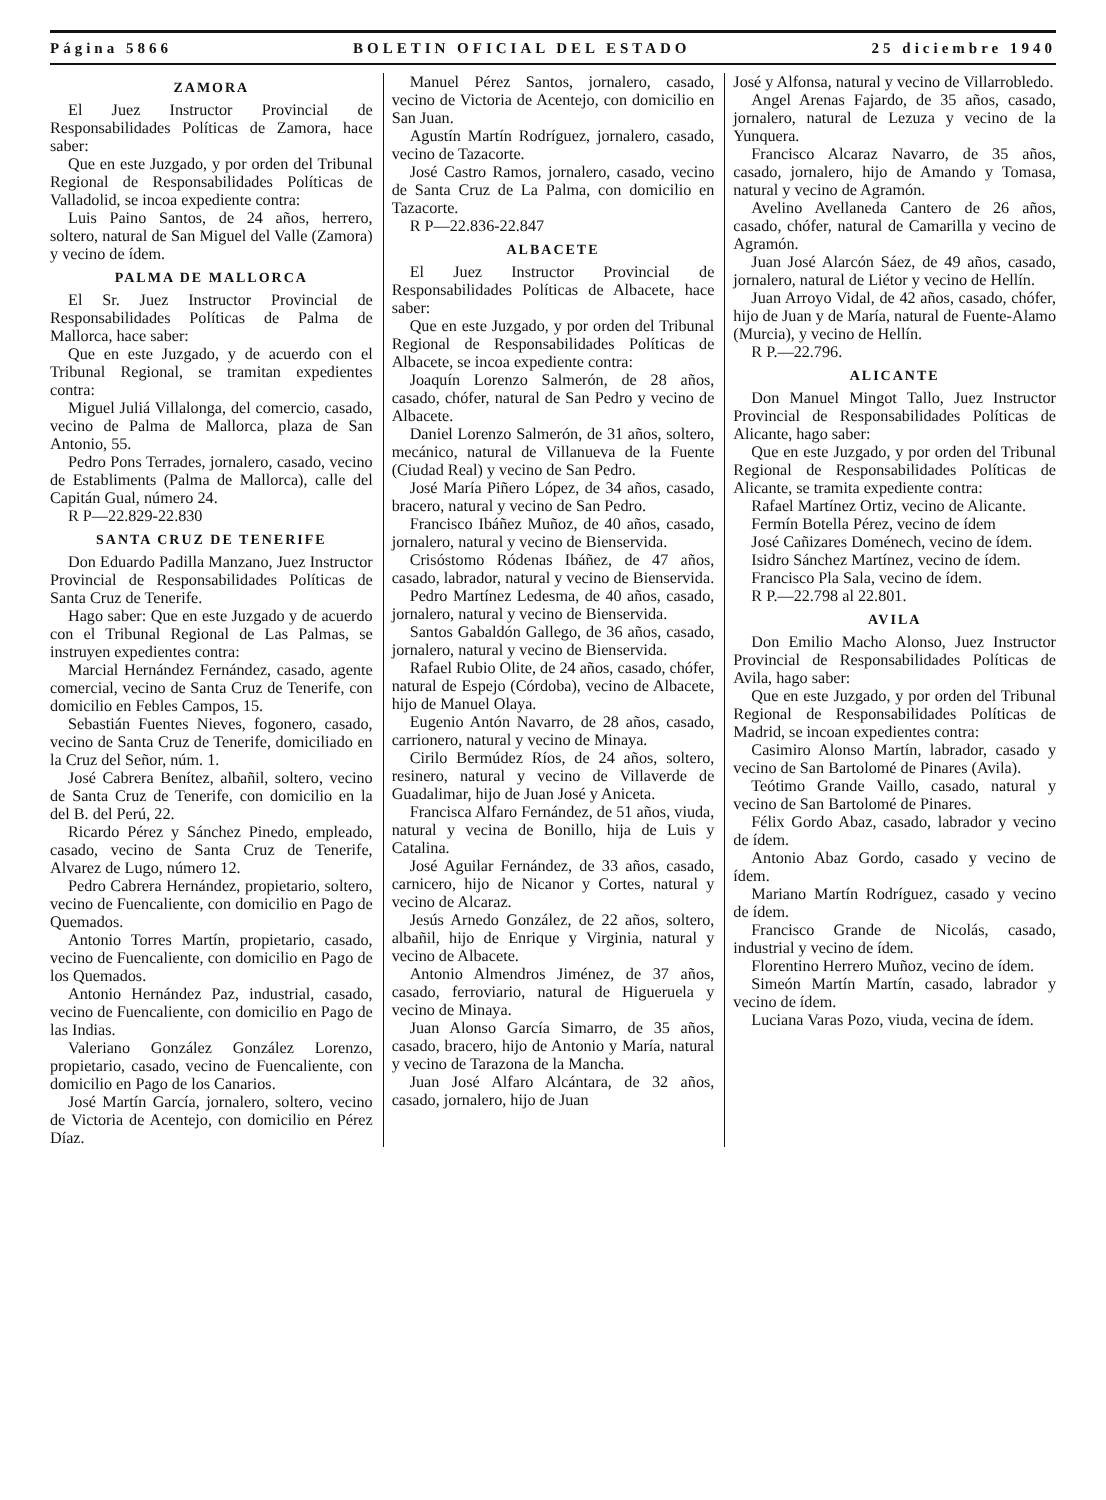Página 5866 BOLETIN OFICIAL DEL ESTADO 25 diciembre 1940
ZAMORA
El Juez Instructor Provincial de Responsabilidades Políticas de Zamora, hace saber:
Que en este Juzgado, y por orden del Tribunal Regional de Responsabilidades Políticas de Valladolid, se incoa expediente contra:
Luis Paino Santos, de 24 años, herrero, soltero, natural de San Miguel del Valle (Zamora) y vecino de ídem.
PALMA DE MALLORCA
El Sr. Juez Instructor Provincial de Responsabilidades Políticas de Palma de Mallorca, hace saber:
Que en este Juzgado, y de acuerdo con el Tribunal Regional, se tramitan expedientes contra:
Miguel Juliá Villalonga, del comercio, casado, vecino de Palma de Mallorca, plaza de San Antonio, 55.
Pedro Pons Terrades, jornalero, casado, vecino de Establiments (Palma de Mallorca), calle del Capitán Gual, número 24.
R P—22.829-22.830
SANTA CRUZ DE TENERIFE
Don Eduardo Padilla Manzano, Juez Instructor Provincial de Responsabilidades Políticas de Santa Cruz de Tenerife.
Hago saber: Que en este Juzgado y de acuerdo con el Tribunal Regional de Las Palmas, se instruyen expedientes contra:
Marcial Hernández Fernández, casado, agente comercial, vecino de Santa Cruz de Tenerife, con domicilio en Febles Campos, 15.
Sebastián Fuentes Nieves, fogonero, casado, vecino de Santa Cruz de Tenerife, domiciliado en la Cruz del Señor, núm. 1.
José Cabrera Benítez, albañil, soltero, vecino de Santa Cruz de Tenerife, con domicilio en la del B. del Perú, 22.
Ricardo Pérez y Sánchez Pinedo, empleado, casado, vecino de Santa Cruz de Tenerife, Alvarez de Lugo, número 12.
Pedro Cabrera Hernández, propietario, soltero, vecino de Fuencaliente, con domicilio en Pago de Quemados.
Antonio Torres Martín, propietario, casado, vecino de Fuencaliente, con domicilio en Pago de los Quemados.
Antonio Hernández Paz, industrial, casado, vecino de Fuencaliente, con domicilio en Pago de las Indias.
Valeriano González González Lorenzo, propietario, casado, vecino de Fuencaliente, con domicilio en Pago de los Canarios.
José Martín García, jornalero, soltero, vecino de Victoria de Acentejo, con domicilio en Pérez Díaz.
Manuel Pérez Santos, jornalero, casado, vecino de Victoria de Acentejo, con domicilio en San Juan.
Agustín Martín Rodríguez, jornalero, casado, vecino de Tazacorte.
José Castro Ramos, jornalero, casado, vecino de Santa Cruz de La Palma, con domicilio en Tazacorte.
R P—22.836-22.847
ALBACETE
El Juez Instructor Provincial de Responsabilidades Políticas de Albacete, hace saber:
Que en este Juzgado, y por orden del Tribunal Regional de Responsabilidades Políticas de Albacete, se incoa expediente contra:
Joaquín Lorenzo Salmerón, de 28 años, casado, chófer, natural de San Pedro y vecino de Albacete.
Daniel Lorenzo Salmerón, de 31 años, soltero, mecánico, natural de Villanueva de la Fuente (Ciudad Real) y vecino de San Pedro.
José María Piñero López, de 34 años, casado, bracero, natural y vecino de San Pedro.
Francisco Ibáñez Muñoz, de 40 años, casado, jornalero, natural y vecino de Bienservida.
Crisóstomo Ródenas Ibáñez, de 47 años, casado, labrador, natural y vecino de Bienservida.
Pedro Martínez Ledesma, de 40 años, casado, jornalero, natural y vecino de Bienservida.
Santos Gabaldón Gallego, de 36 años, casado, jornalero, natural y vecino de Bienservida.
Rafael Rubio Olite, de 24 años, casado, chófer, natural de Espejo (Córdoba), vecino de Albacete, hijo de Manuel Olaya.
Eugenio Antón Navarro, de 28 años, casado, carrionero, natural y vecino de Minaya.
Cirilo Bermúdez Ríos, de 24 años, soltero, resinero, natural y vecino de Villaverde de Guadalimar, hijo de Juan José y Aniceta.
Francisca Alfaro Fernández, de 51 años, viuda, natural y vecina de Bonillo, hija de Luis y Catalina.
José Aguilar Fernández, de 33 años, casado, carnicero, hijo de Nicanor y Cortes, natural y vecino de Alcaraz.
Jesús Arnedo González, de 22 años, soltero, albañil, hijo de Enrique y Virginia, natural y vecino de Albacete.
Antonio Almendros Jiménez, de 37 años, casado, ferroviario, natural de Higueruela y vecino de Minaya.
Juan Alonso García Simarro, de 35 años, casado, bracero, hijo de Antonio y María, natural y vecino de Tarazona de la Mancha.
Juan José Alfaro Alcántara, de 32 años, casado, jornalero, hijo de Juan
José y Alfonsa, natural y vecino de Villarrobledo.
Angel Arenas Fajardo, de 35 años, casado, jornalero, natural de Lezuza y vecino de la Yunquera.
Francisco Alcaraz Navarro, de 35 años, casado, jornalero, hijo de Amando y Tomasa, natural y vecino de Agramón.
Avelino Avellaneda Cantero de 26 años, casado, chófer, natural de Camarilla y vecino de Agramón.
Juan José Alarcón Sáez, de 49 años, casado, jornalero, natural de Liétor y vecino de Hellín.
Juan Arroyo Vidal, de 42 años, casado, chófer, hijo de Juan y de María, natural de Fuente-Alamo (Murcia), y vecino de Hellín.
R P.—22.796.
ALICANTE
Don Manuel Mingot Tallo, Juez Instructor Provincial de Responsabilidades Políticas de Alicante, hago saber:
Que en este Juzgado, y por orden del Tribunal Regional de Responsabilidades Políticas de Alicante, se tramita expediente contra:
Rafael Martínez Ortiz, vecino de Alicante.
Fermín Botella Pérez, vecino de ídem
José Cañizares Doménech, vecino de ídem.
Isidro Sánchez Martínez, vecino de ídem.
Francisco Pla Sala, vecino de ídem.
R P.—22.798 al 22.801.
AVILA
Don Emilio Macho Alonso, Juez Instructor Provincial de Responsabilidades Políticas de Avila, hago saber:
Que en este Juzgado, y por orden del Tribunal Regional de Responsabilidades Políticas de Madrid, se incoan expedientes contra:
Casimiro Alonso Martín, labrador, casado y vecino de San Bartolomé de Pinares (Avila).
Teótimo Grande Vaillo, casado, natural y vecino de San Bartolomé de Pinares.
Félix Gordo Abaz, casado, labrador y vecino de ídem.
Antonio Abaz Gordo, casado y vecino de ídem.
Mariano Martín Rodríguez, casado y vecino de ídem.
Francisco Grande de Nicolás, casado, industrial y vecino de ídem.
Florentino Herrero Muñoz, vecino de ídem.
Simeón Martín Martín, casado, labrador y vecino de ídem.
Luciana Varas Pozo, viuda, vecina de ídem.